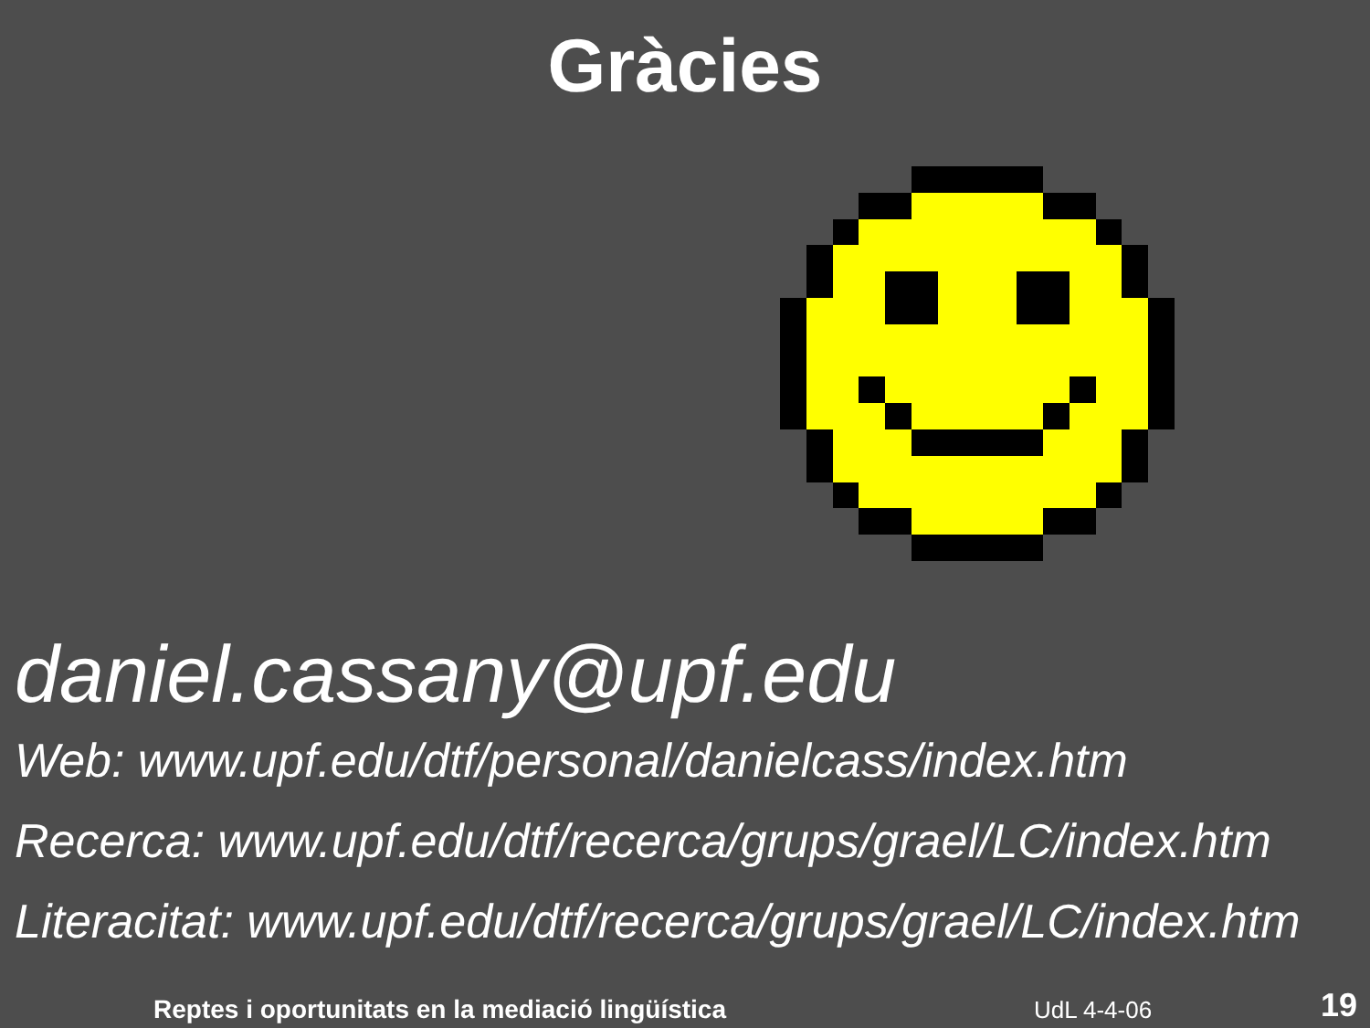Gràcies
daniel.cassany@upf.edu
Web: www.upf.edu/dtf/personal/danielcass/index.htm
Recerca: www.upf.edu/dtf/recerca/grups/grael/LC/index.htm
Literacitat: www.upf.edu/dtf/recerca/grups/grael/LC/index.htm
Reptes i oportunitats en la mediació lingüística UdL 4-4-06 19